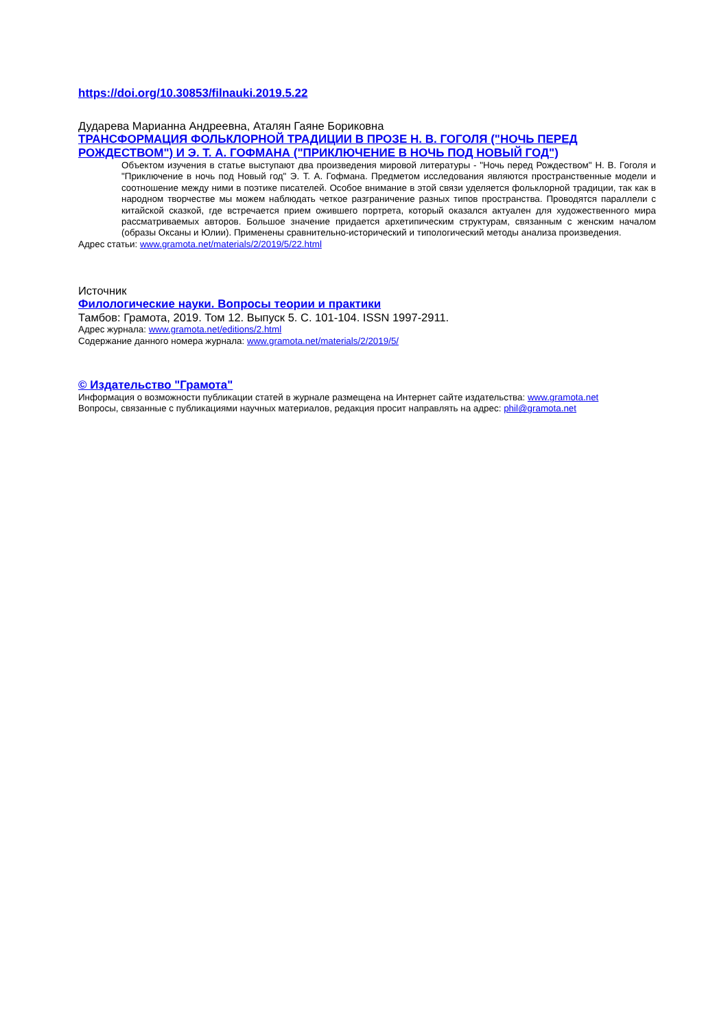https://doi.org/10.30853/filnauki.2019.5.22
Дударева Марианна Андреевна, Аталян Гаяне Бориковна
ТРАНСФОРМАЦИЯ ФОЛЬКЛОРНОЙ ТРАДИЦИИ В ПРОЗЕ Н. В. ГОГОЛЯ ("НОЧЬ ПЕРЕД РОЖДЕСТВОМ") И Э. Т. А. ГОФМАНА ("ПРИКЛЮЧЕНИЕ В НОЧЬ ПОД НОВЫЙ ГОД")
Объектом изучения в статье выступают два произведения мировой литературы - "Ночь перед Рождеством" Н. В. Гоголя и "Приключение в ночь под Новый год" Э. Т. А. Гофмана. Предметом исследования являются пространственные модели и соотношение между ними в поэтике писателей. Особое внимание в этой связи уделяется фольклорной традиции, так как в народном творчестве мы можем наблюдать четкое разграничение разных типов пространства. Проводятся параллели с китайской сказкой, где встречается прием ожившего портрета, который оказался актуален для художественного мира рассматриваемых авторов. Большое значение придается архетипическим структурам, связанным с женским началом (образы Оксаны и Юлии). Применены сравнительно-исторический и типологический методы анализа произведения.
Адрес статьи: www.gramota.net/materials/2/2019/5/22.html
Источник
Филологические науки. Вопросы теории и практики
Тамбов: Грамота, 2019. Том 12. Выпуск 5. C. 101-104. ISSN 1997-2911.
Адрес журнала: www.gramota.net/editions/2.html
Содержание данного номера журнала: www.gramota.net/materials/2/2019/5/
© Издательство "Грамота"
Информация о возможности публикации статей в журнале размещена на Интернет сайте издательства: www.gramota.net
Вопросы, связанные с публикациями научных материалов, редакция просит направлять на адрес: phil@gramota.net